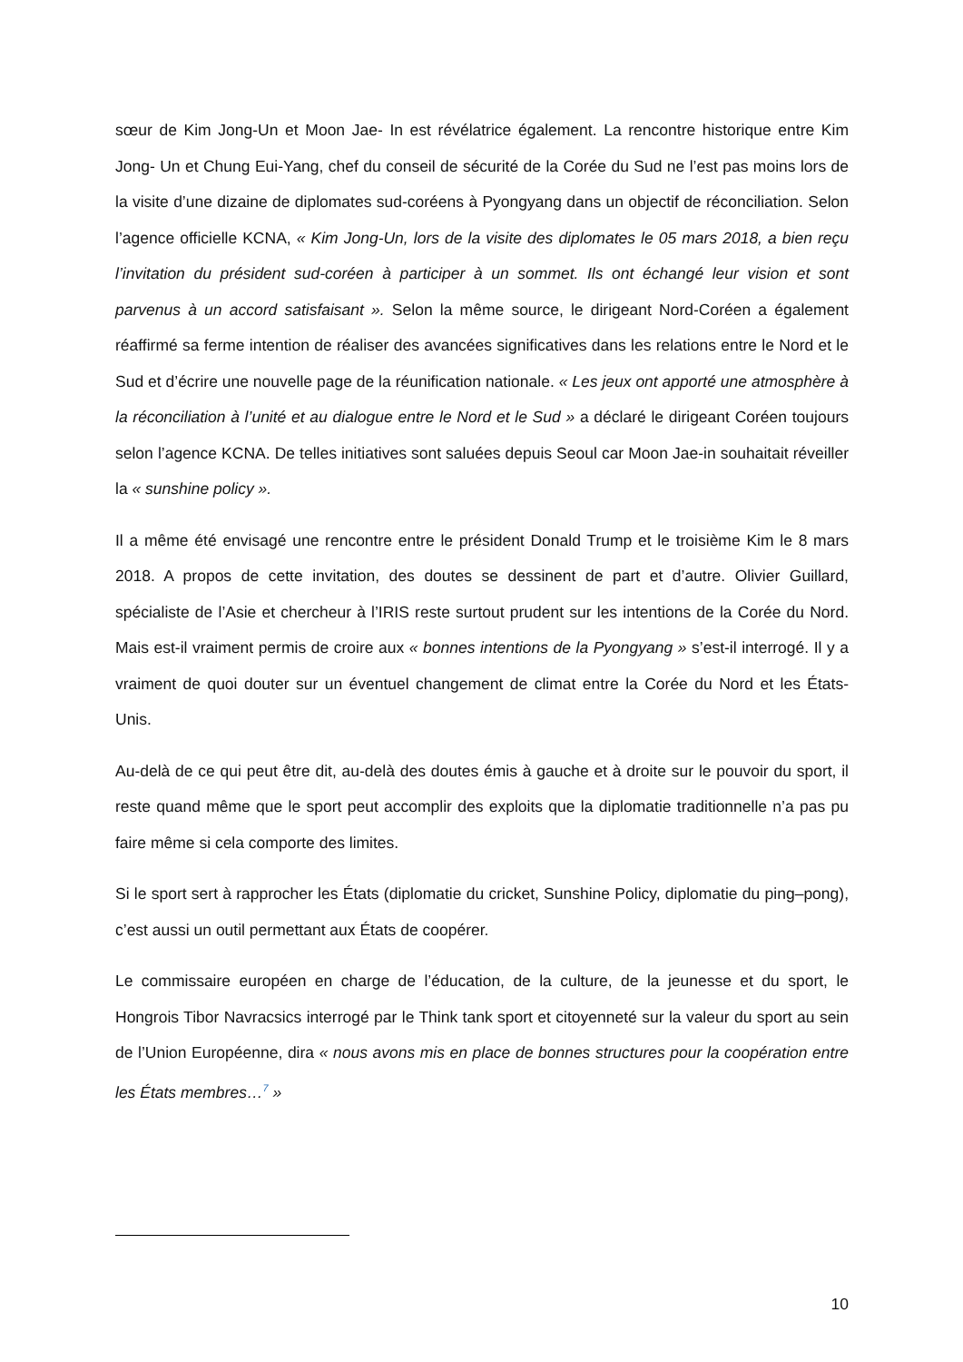sœur de Kim Jong-Un et Moon Jae- In est révélatrice également. La rencontre historique entre Kim Jong- Un et Chung Eui-Yang, chef du conseil de sécurité de la Corée du Sud ne l’est pas moins lors de la visite d’une dizaine de diplomates sud-coréens à Pyongyang dans un objectif de réconciliation. Selon l’agence officielle KCNA, « Kim Jong-Un, lors de la visite des diplomates le 05 mars 2018, a bien reçu l’invitation du président sud-coréen à participer à un sommet. Ils ont échangé leur vision et sont parvenus à un accord satisfaisant ». Selon la même source, le dirigeant Nord-Coréen a également réaffirmé sa ferme intention de réaliser des avancées significatives dans les relations entre le Nord et le Sud et d’écrire une nouvelle page de la réunification nationale. « Les jeux ont apporté une atmosphère à la réconciliation à l’unité et au dialogue entre le Nord et le Sud » a déclaré le dirigeant Coréen toujours selon l’agence KCNA. De telles initiatives sont saluées depuis Seoul car Moon Jae-in souhaitait réveiller la « sunshine policy ».
Il a même été envisagé une rencontre entre le président Donald Trump et le troisième Kim le 8 mars 2018. A propos de cette invitation, des doutes se dessinent de part et d’autre. Olivier Guillard, spécialiste de l’Asie et chercheur à l’IRIS reste surtout prudent sur les intentions de la Corée du Nord. Mais est-il vraiment permis de croire aux « bonnes intentions de la Pyongyang » s’est-il interrogé. Il y a vraiment de quoi douter sur un éventuel changement de climat entre la Corée du Nord et les États- Unis.
Au-delà de ce qui peut être dit, au-delà des doutes émis à gauche et à droite sur le pouvoir du sport, il reste quand même que le sport peut accomplir des exploits que la diplomatie traditionnelle n’a pas pu faire même si cela comporte des limites.
Si le sport sert à rapprocher les États (diplomatie du cricket, Sunshine Policy, diplomatie du ping–pong), c’est aussi un outil permettant aux États de coopérer.
Le commissaire européen en charge de l’éducation, de la culture, de la jeunesse et du sport, le Hongrois Tibor Navracsics interrogé par le Think tank sport et citoyenneté sur la valeur du sport au sein de l’Union Européenne, dira « nous avons mis en place de bonnes structures pour la coopération entre les États membres…<sup>7</sup> »
10